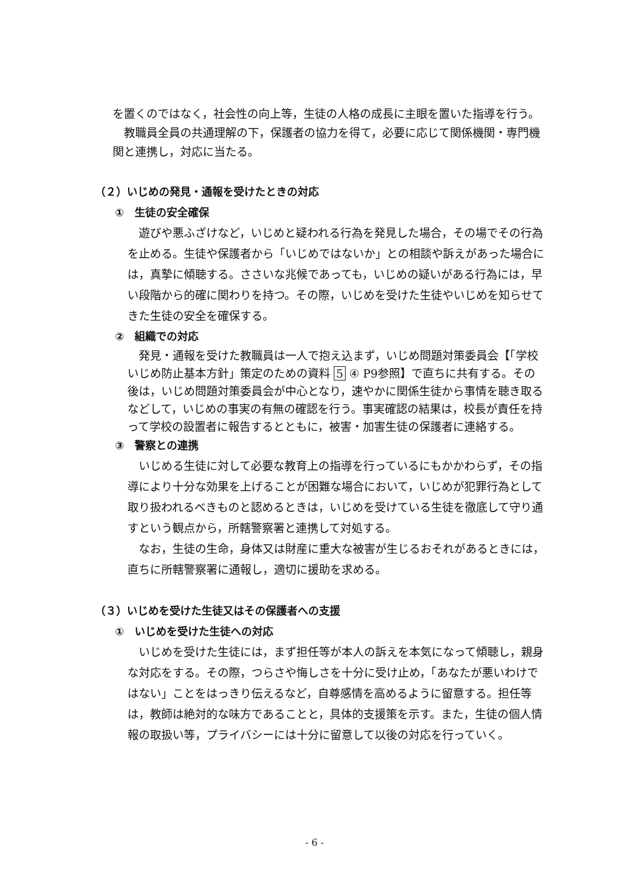を置くのではなく，社会性の向上等，生徒の人格の成長に主眼を置いた指導を行う。
　教職員全員の共通理解の下，保護者の協力を得て，必要に応じて関係機関・専門機関と連携し，対応に当たる。
（２）いじめの発見・通報を受けたときの対応
①　生徒の安全確保
　遊びや悪ふざけなど，いじめと疑われる行為を発見した場合，その場でその行為を止める。生徒や保護者から「いじめではないか」との相談や訴えがあった場合には，真摯に傾聴する。ささいな兆候であっても，いじめの疑いがある行為には，早い段階から的確に関わりを持つ。その際，いじめを受けた生徒やいじめを知らせてきた生徒の安全を確保する。
②　組織での対応
　発見・通報を受けた教職員は一人で抱え込まず，いじめ問題対策委員会【「学校いじめ防止基本方針」策定のための資料 5 ④ P9参照】で直ちに共有する。その後は，いじめ問題対策委員会が中心となり，速やかに関係生徒から事情を聴き取るなどして，いじめの事実の有無の確認を行う。事実確認の結果は，校長が責任を持って学校の設置者に報告するとともに，被害・加害生徒の保護者に連絡する。
③　警察との連携
　いじめる生徒に対して必要な教育上の指導を行っているにもかかわらず，その指導により十分な効果を上げることが困難な場合において，いじめが犯罪行為として取り扱われるべきものと認めるときは，いじめを受けている生徒を徹底して守り通すという観点から，所轄警察署と連携して対処する。
　なお，生徒の生命，身体又は財産に重大な被害が生じるおそれがあるときには，直ちに所轄警察署に通報し，適切に援助を求める。
（３）いじめを受けた生徒又はその保護者への支援
①　いじめを受けた生徒への対応
　いじめを受けた生徒には，まず担任等が本人の訴えを本気になって傾聴し，親身な対応をする。その際，つらさや悔しさを十分に受け止め，「あなたが悪いわけではない」ことをはっきり伝えるなど，自尊感情を高めるように留意する。担任等は，教師は絶対的な味方であることと，具体的支援策を示す。また，生徒の個人情報の取扱い等，プライバシーには十分に留意して以後の対応を行っていく。
- 6 -